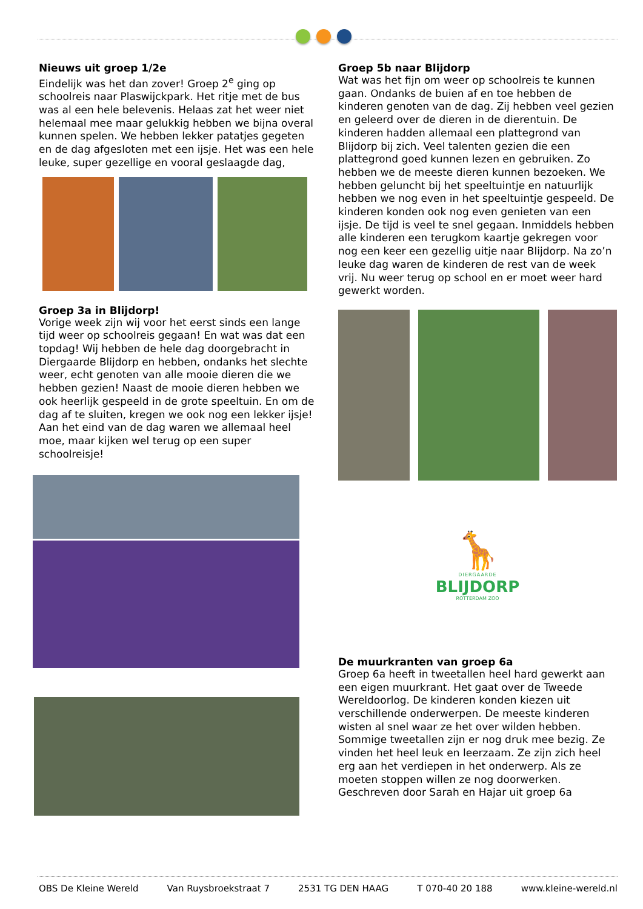Nieuws uit groep 1/2e
Eindelijk was het dan zover! Groep 2<sup>e</sup> ging op schoolreis naar Plaswijckpark. Het ritje met de bus was al een hele belevenis. Helaas zat het weer niet helemaal mee maar gelukkig hebben we bijna overal kunnen spelen. We hebben lekker patatjes gegeten en de dag afgesloten met een ijsje. Het was een hele leuke, super gezellige en vooral geslaagde dag,
Groep 3a in Blijdorp!
Vorige week zijn wij voor het eerst sinds een lange tijd weer op schoolreis gegaan! En wat was dat een topdag! Wij hebben de hele dag doorgebracht in Diergaarde Blijdorp en hebben, ondanks het slechte weer, echt genoten van alle mooie dieren die we hebben gezien! Naast de mooie dieren hebben we ook heerlijk gespeeld in de grote speeltuin. En om de dag af te sluiten, kregen we ook nog een lekker ijsje! Aan het eind van de dag waren we allemaal heel moe, maar kijken wel terug op een super schoolreisje!
Groep 5b naar Blijdorp
Wat was het fijn om weer op schoolreis te kunnen gaan. Ondanks de buien af en toe hebben de kinderen genoten van de dag. Zij hebben veel gezien en geleerd over de dieren in de dierentuin. De kinderen hadden allemaal een plattegrond van Blijdorp bij zich. Veel talenten gezien die een plattegrond goed kunnen lezen en gebruiken. Zo hebben we de meeste dieren kunnen bezoeken. We hebben geluncht bij het speeltuintje en natuurlijk hebben we nog even in het speeltuintje gespeeld. De kinderen konden ook nog even genieten van een ijsje. De tijd is veel te snel gegaan. Inmiddels hebben alle kinderen een terugkom kaartje gekregen voor nog een keer een gezellig uitje naar Blijdorp. Na zo’n leuke dag waren de kinderen de rest van de week vrij. Nu weer terug op school en er moet weer hard gewerkt worden.
🦒
DIERGAARDE
BLIJDORP
ROTTERDAM ZOO
De muurkranten van groep 6a
Groep 6a heeft in tweetallen heel hard gewerkt aan een eigen muurkrant. Het gaat over de Tweede Wereldoorlog. De kinderen konden kiezen uit verschillende onderwerpen. De meeste kinderen wisten al snel waar ze het over wilden hebben. Sommige tweetallen zijn er nog druk mee bezig. Ze vinden het heel leuk en leerzaam. Ze zijn zich heel erg aan het verdiepen in het onderwerp. Als ze moeten stoppen willen ze nog doorwerken.
Geschreven door Sarah en Hajar uit groep 6a
OBS De Kleine Wereld Van Ruysbroekstraat 7 2531 TG DEN HAAG T 070-40 20 188 www.kleine-wereld.nl